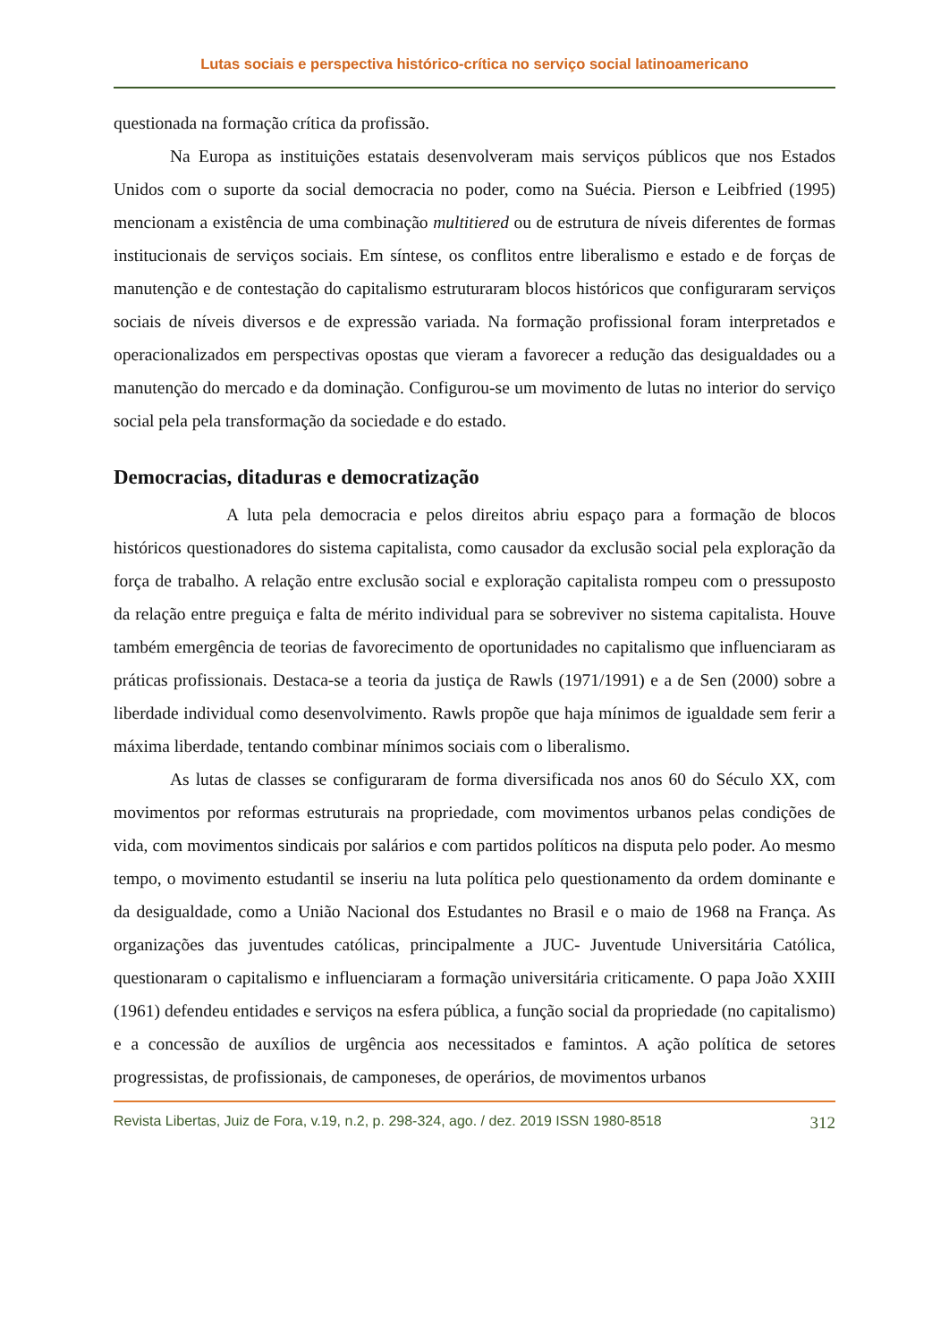Lutas sociais e perspectiva histórico-crítica no serviço social latinoamericano
questionada na formação crítica da profissão.
Na Europa as instituições estatais desenvolveram mais serviços públicos que nos Estados Unidos com o suporte da social democracia no poder, como na Suécia. Pierson e Leibfried (1995) mencionam a existência de uma combinação multitiered ou de estrutura de níveis diferentes de formas institucionais de serviços sociais. Em síntese, os conflitos entre liberalismo e estado e de forças de manutenção e de contestação do capitalismo estruturaram blocos históricos que configuraram serviços sociais de níveis diversos e de expressão variada. Na formação profissional foram interpretados e operacionalizados em perspectivas opostas que vieram a favorecer a redução das desigualdades ou a manutenção do mercado e da dominação. Configurou-se um movimento de lutas no interior do serviço social pela pela transformação da sociedade e do estado.
Democracias, ditaduras e democratização
A luta pela democracia e pelos direitos abriu espaço para a formação de blocos históricos questionadores do sistema capitalista, como causador da exclusão social pela exploração da força de trabalho. A relação entre exclusão social e exploração capitalista rompeu com o pressuposto da relação entre preguiça e falta de mérito individual para se sobreviver no sistema capitalista. Houve também emergência de teorias de favorecimento de oportunidades no capitalismo que influenciaram as práticas profissionais. Destaca-se a teoria da justiça de Rawls (1971/1991) e a de Sen (2000) sobre a liberdade individual como desenvolvimento. Rawls propõe que haja mínimos de igualdade sem ferir a máxima liberdade, tentando combinar mínimos sociais com o liberalismo.
As lutas de classes se configuraram de forma diversificada nos anos 60 do Século XX, com movimentos por reformas estruturais na propriedade, com movimentos urbanos pelas condições de vida, com movimentos sindicais por salários e com partidos políticos na disputa pelo poder. Ao mesmo tempo, o movimento estudantil se inseriu na luta política pelo questionamento da ordem dominante e da desigualdade, como a União Nacional dos Estudantes no Brasil e o maio de 1968 na França. As organizações das juventudes católicas, principalmente a JUC- Juventude Universitária Católica, questionaram o capitalismo e influenciaram a formação universitária criticamente. O papa João XXIII (1961) defendeu entidades e serviços na esfera pública, a função social da propriedade (no capitalismo) e a concessão de auxílios de urgência aos necessitados e famintos. A ação política de setores progressistas, de profissionais, de camponeses, de operários, de movimentos urbanos
Revista Libertas, Juiz de Fora, v.19, n.2, p. 298-324, ago. / dez. 2019 ISSN 1980-8518 312